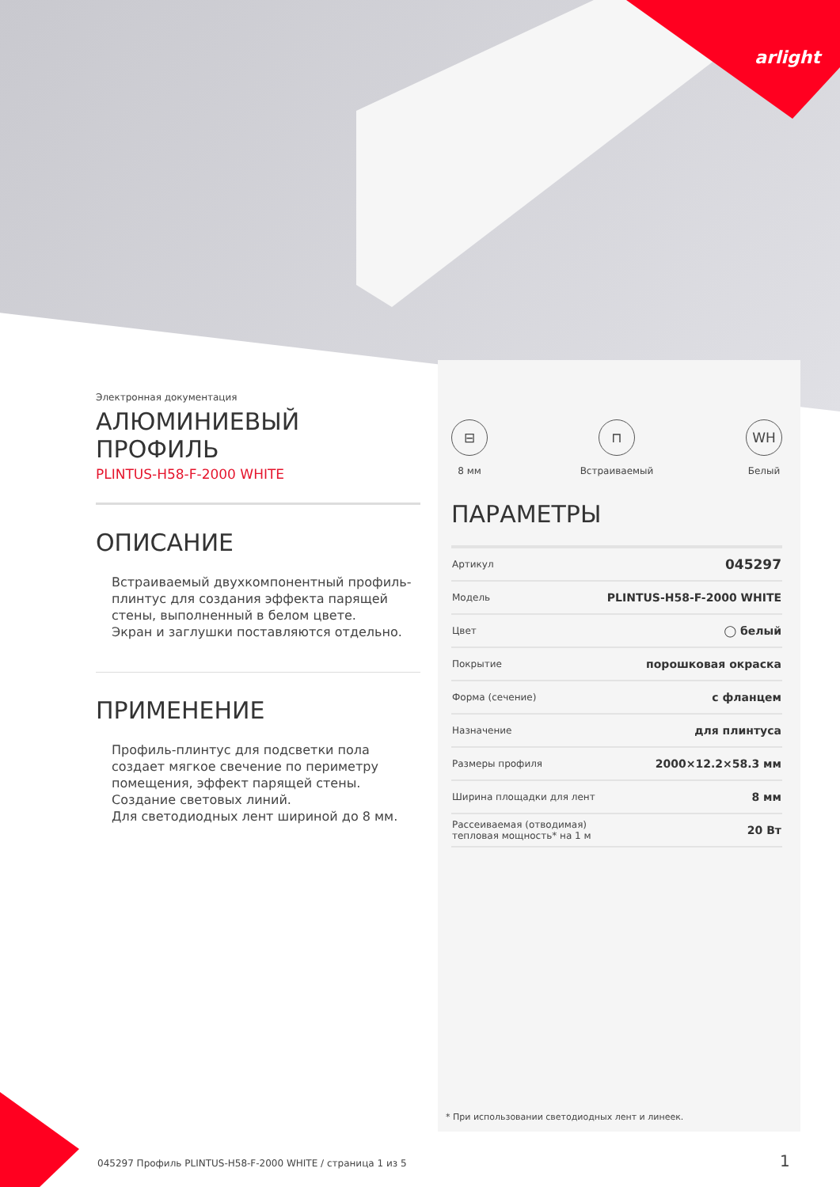arlight
Электронная документация
АЛЮМИНИЕВЫЙ ПРОФИЛЬ
PLINTUS-H58-F-2000 WHITE
ОПИСАНИЕ
Встраиваемый двухкомпонентный профиль-плинтус для создания эффекта парящей стены, выполненный в белом цвете.
Экран и заглушки поставляются отдельно.
ПРИМЕНЕНИЕ
Профиль-плинтус для подсветки пола создает мягкое свечение по периметру помещения, эффект парящей стены.
Создание световых линий.
Для светодиодных лент шириной до 8 мм.
⊟
8 мм
⊓
Встраиваемый
WH
Белый
ПАРАМЕТРЫ
| Артикул | 045297 |
| Модель | PLINTUS-H58-F-2000 WHITE |
| Цвет | ◯ белый |
| Покрытие | порошковая окраска |
| Форма (сечение) | с фланцем |
| Назначение | для плинтуса |
| Размеры профиля | 2000×12.2×58.3 мм |
| Ширина площадки для лент | 8 мм |
| Рассеиваемая (отводимая) тепловая мощность* на 1 м | 20 Вт |
* При использовании светодиодных лент и линеек.
045297 Профиль PLINTUS-H58-F-2000 WHITE / страница 1 из 5
1